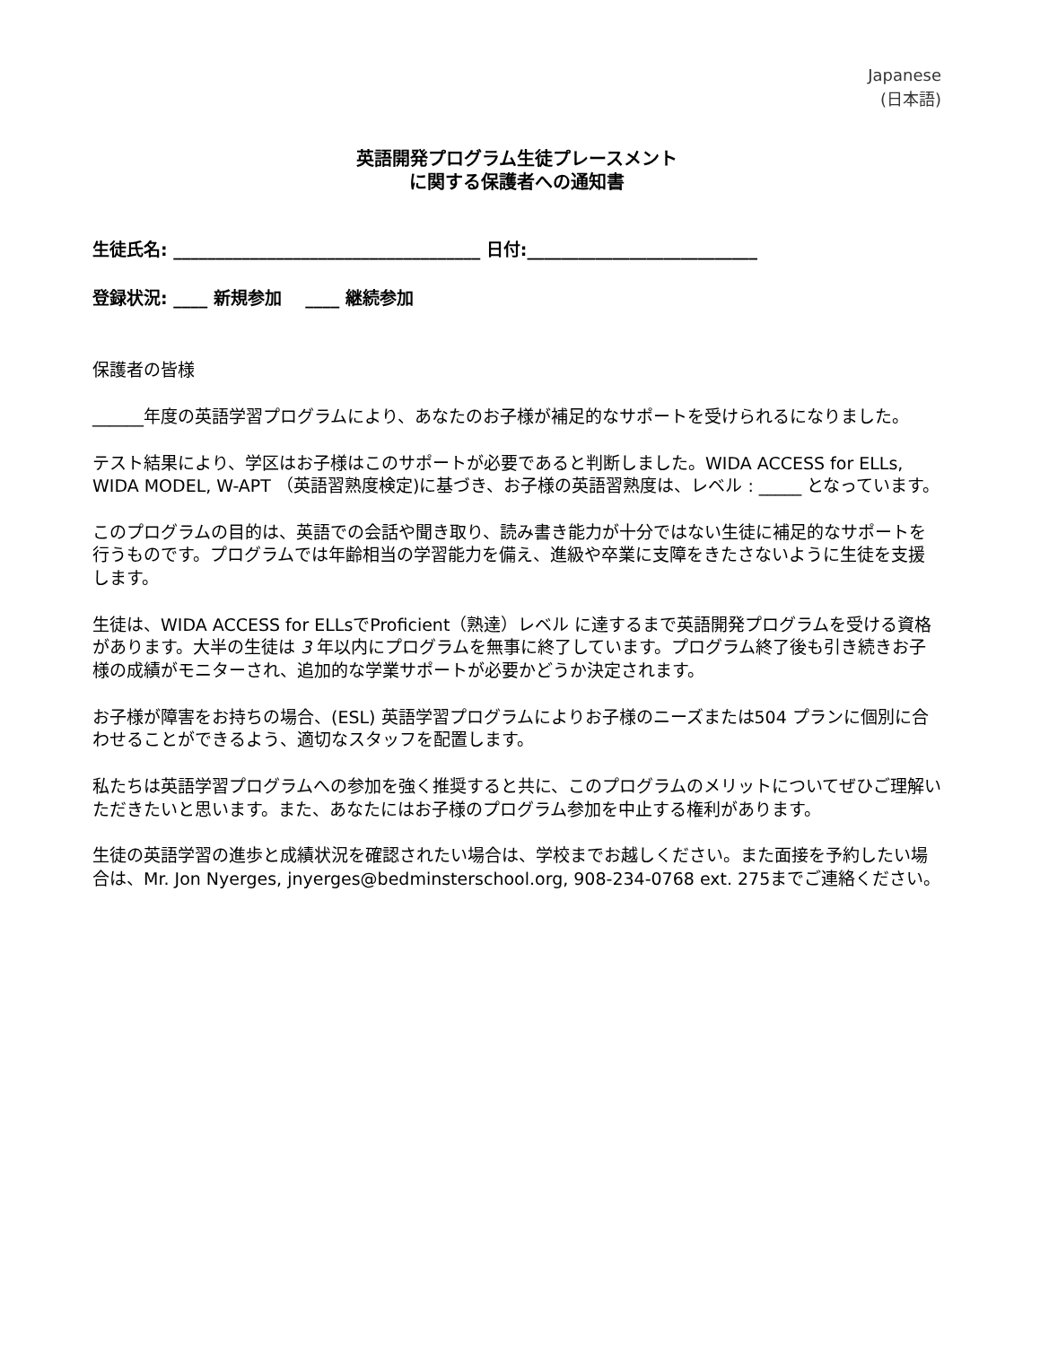Japanese
(日本語)
英語開発プログラム生徒プレースメント
に関する保護者への通知書
生徒氏名: ____________________________________ 日付:___________________________
登録状況: ____ 新規参加 ____ 継続参加
保護者の皆様
______年度の英語学習プログラムにより、あなたのお子様が補足的なサポートを受けられるになりました。
テスト結果により、学区はお子様はこのサポートが必要であると判断しました。WIDA ACCESS for ELLs, WIDA MODEL, W-APT （英語習熟度検定)に基づき、お子様の英語習熟度は、レベル : _____ となっています。
このプログラムの目的は、英語での会話や聞き取り、読み書き能力が十分ではない生徒に補足的なサポートを行うものです。プログラムでは年齢相当の学習能力を備え、進級や卒業に支障をきたさないように生徒を支援します。
生徒は、WIDA ACCESS for ELLsでProficient（熟達）レベル に達するまで英語開発プログラムを受ける資格があります。大半の生徒は 3 年以内にプログラムを無事に終了しています。プログラム終了後も引き続きお子様の成績がモニターされ、追加的な学業サポートが必要かどうか決定されます。
お子様が障害をお持ちの場合、(ESL) 英語学習プログラムによりお子様のニーズまたは504 プランに個別に合わせることができるよう、適切なスタッフを配置します。
私たちは英語学習プログラムへの参加を強く推奨すると共に、このプログラムのメリットについてぜひご理解いただきたいと思います。また、あなたにはお子様のプログラム参加を中止する権利があります。
生徒の英語学習の進歩と成績状況を確認されたい場合は、学校までお越しください。また面接を予約したい場合は、Mr. Jon Nyerges, jnyerges@bedminsterschool.org, 908-234-0768 ext. 275までご連絡ください。